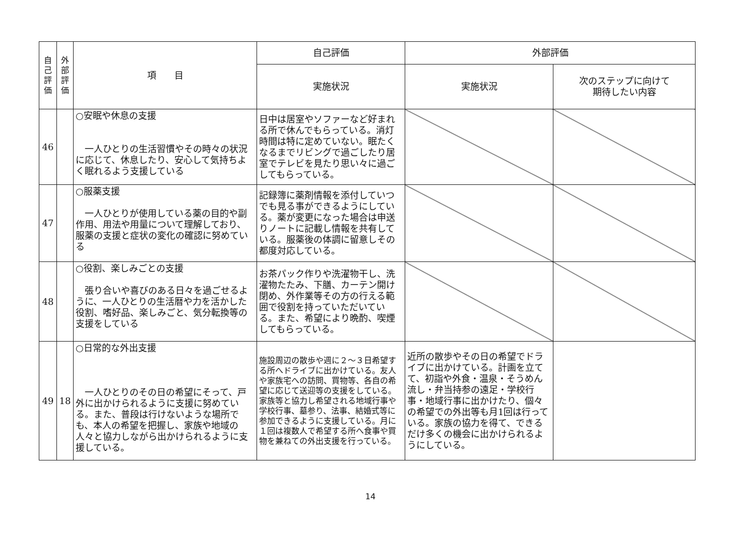| 自 己 評 価 | 外 部 評 価 | 項 目 | 自己評価 | 外部評価 | |
| --- | --- | --- | --- | --- | --- |
| | | | 実施状況 | 実施状況 | 次のステップに向けて 期待したい内容 |
| 46 | | ○安眠や休息の支援 一人ひとりの生活習慣やその時々の状況に応じて、休息したり、安心して気持ちよく眠れるよう支援している | 日中は居室やソファーなど好まれる所で休んでもらっている。消灯時間は特に定めていない。眠たくなるまでリビングで過ごしたり居室でテレビを見たり思い々に過ごしてもらっている。 | | |
| 47 | | ○服薬支援 一人ひとりが使用している薬の目的や副作用、用法や用量について理解しており、服薬の支援と症状の変化の確認に努めている | 記録簿に薬剤情報を添付していつでも見る事ができるようにしている。薬が変更になった場合は申送りノートに記載し情報を共有している。服薬後の体調に留意しその都度対応している。 | | |
| 48 | | ○役割、楽しみごとの支援 張り合いや喜びのある日々を過ごせるように、一人ひとりの生活暦や力を活かした役割、嗜好品、楽しみごと、気分転換等の支援をしている | お茶パック作りや洗濯物干し、洗濯物たたみ、下膳、カーテン開け閉め、外作業等その方の行える範囲で役割を持っていただいている。また、希望により晩酌、喫煙してもらっている。 | | |
| 49 | 18 | ○日常的な外出支援 一人ひとりのその日の希望にそって、戸外に出かけられるように支援に努めている。また、普段は行けないような場所でも、本人の希望を把握し、家族や地域の人々と協力しながら出かけられるように支援している。 | 施設周辺の散歩や週に２～３日希望する所へドライブに出かけている。友人や家族宅への訪問、買物等、各自の希望に応じて送迎等の支援をしている。家族等と協力し希望される地域行事や学校行事、墓参り、法事、結婚式等に参加できるように支援している。月に１回は複数人で希望する所へ食事や買物を兼ねての外出支援を行っている。 | 近所の散歩やその日の希望でドライブに出かけている。計画を立てて、初詣や外食・温泉・そうめん流し・弁当持参の遠足・学校行事・地域行事に出かけたり、個々の希望での外出等も月1回は行っている。家族の協力を得て、できるだけ多くの機会に出かけられるようにしている。 | |
14